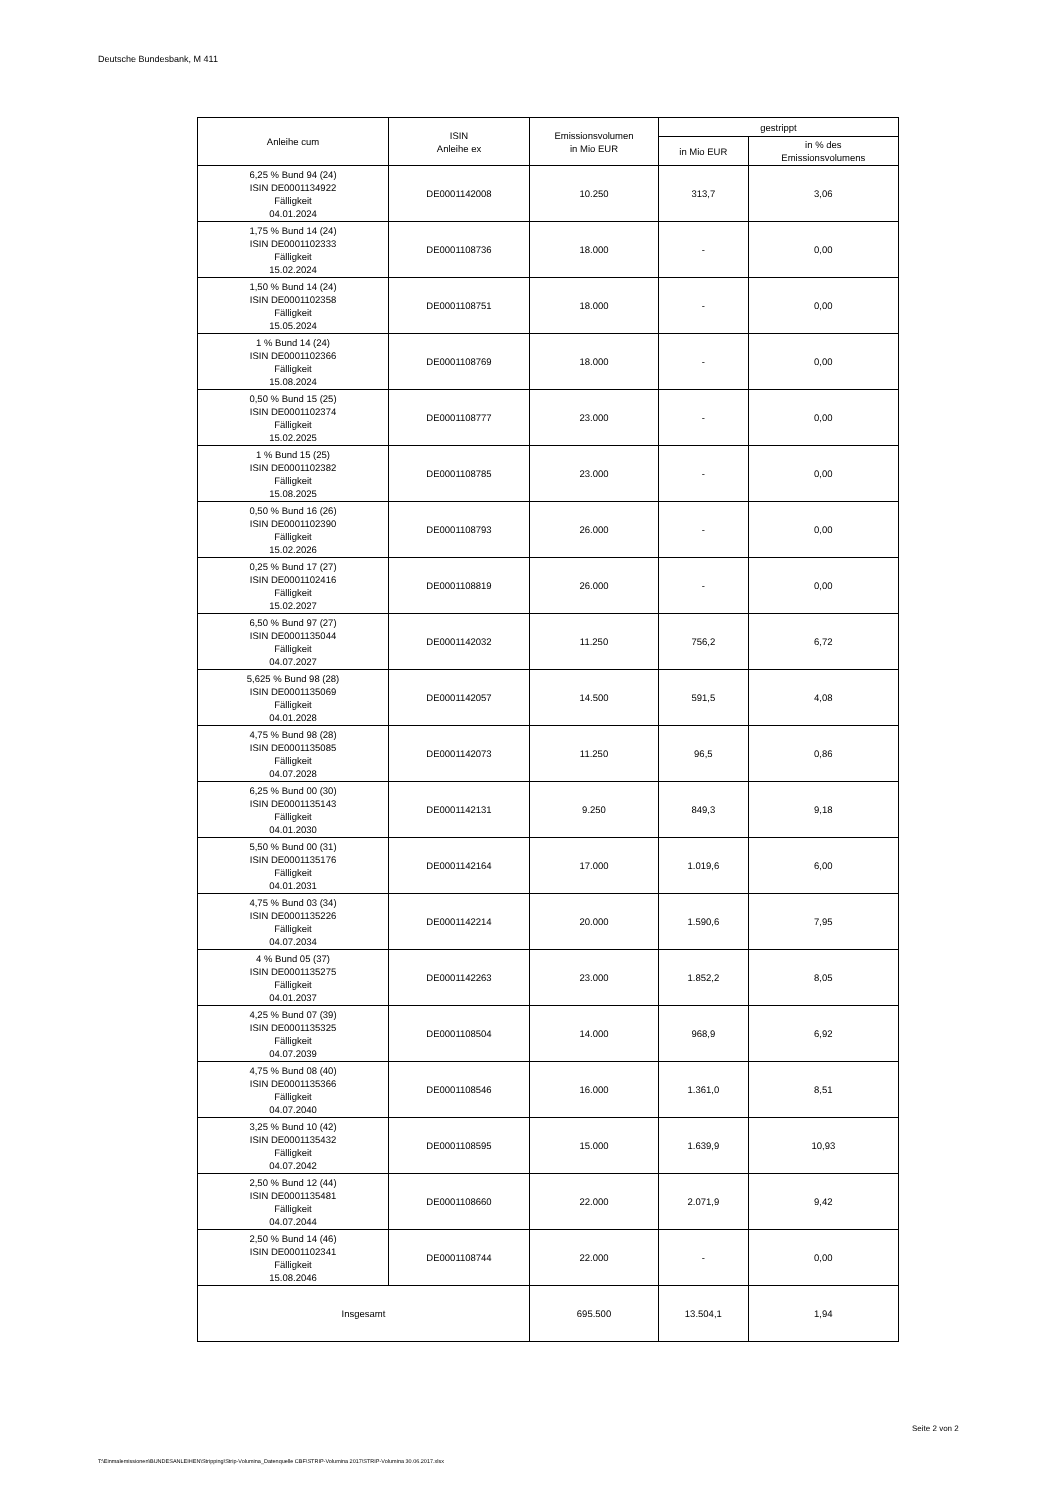Deutsche Bundesbank, M 411
| Anleihe cum | ISIN Anleihe ex | Emissionsvolumen in Mio EUR | gestrippt | |
| --- | --- | --- | --- | --- |
| | | | in Mio EUR | in % des Emissionsvolumens |
| 6,25 % Bund 94 (24) ISIN DE0001134922 Fälligkeit 04.01.2024 | DE0001142008 | 10.250 | 313,7 | 3,06 |
| 1,75 % Bund 14 (24) ISIN DE0001102333 Fälligkeit 15.02.2024 | DE0001108736 | 18.000 | - | 0,00 |
| 1,50 % Bund 14 (24) ISIN DE0001102358 Fälligkeit 15.05.2024 | DE0001108751 | 18.000 | - | 0,00 |
| 1 % Bund 14 (24) ISIN DE0001102366 Fälligkeit 15.08.2024 | DE0001108769 | 18.000 | - | 0,00 |
| 0,50 % Bund 15 (25) ISIN DE0001102374 Fälligkeit 15.02.2025 | DE0001108777 | 23.000 | - | 0,00 |
| 1 % Bund 15 (25) ISIN DE0001102382 Fälligkeit 15.08.2025 | DE0001108785 | 23.000 | - | 0,00 |
| 0,50 % Bund 16 (26) ISIN DE0001102390 Fälligkeit 15.02.2026 | DE0001108793 | 26.000 | - | 0,00 |
| 0,25 % Bund 17 (27) ISIN DE0001102416 Fälligkeit 15.02.2027 | DE0001108819 | 26.000 | - | 0,00 |
| 6,50 % Bund 97 (27) ISIN DE0001135044 Fälligkeit 04.07.2027 | DE0001142032 | 11.250 | 756,2 | 6,72 |
| 5,625 % Bund 98 (28) ISIN DE0001135069 Fälligkeit 04.01.2028 | DE0001142057 | 14.500 | 591,5 | 4,08 |
| 4,75 % Bund 98 (28) ISIN DE0001135085 Fälligkeit 04.07.2028 | DE0001142073 | 11.250 | 96,5 | 0,86 |
| 6,25 % Bund 00 (30) ISIN DE0001135143 Fälligkeit 04.01.2030 | DE0001142131 | 9.250 | 849,3 | 9,18 |
| 5,50 % Bund 00 (31) ISIN DE0001135176 Fälligkeit 04.01.2031 | DE0001142164 | 17.000 | 1.019,6 | 6,00 |
| 4,75 % Bund 03 (34) ISIN DE0001135226 Fälligkeit 04.07.2034 | DE0001142214 | 20.000 | 1.590,6 | 7,95 |
| 4 % Bund 05 (37) ISIN DE0001135275 Fälligkeit 04.01.2037 | DE0001142263 | 23.000 | 1.852,2 | 8,05 |
| 4,25 % Bund 07 (39) ISIN DE0001135325 Fälligkeit 04.07.2039 | DE0001108504 | 14.000 | 968,9 | 6,92 |
| 4,75 % Bund 08 (40) ISIN DE0001135366 Fälligkeit 04.07.2040 | DE0001108546 | 16.000 | 1.361,0 | 8,51 |
| 3,25 % Bund 10 (42) ISIN DE0001135432 Fälligkeit 04.07.2042 | DE0001108595 | 15.000 | 1.639,9 | 10,93 |
| 2,50 % Bund 12 (44) ISIN DE0001135481 Fälligkeit 04.07.2044 | DE0001108660 | 22.000 | 2.071,9 | 9,42 |
| 2,50 % Bund 14 (46) ISIN DE0001102341 Fälligkeit 15.08.2046 | DE0001108744 | 22.000 | - | 0,00 |
| Insgesamt | | 695.500 | 13.504,1 | 1,94 |
Seite 2 von 2
T:\Einmalemissionen\BUNDESANLEIHEN\Stripping\Strip-Volumina_Datenquelle CBF\STRIP-Volumina 2017\STRIP-Volumina 30.06.2017.xlsx